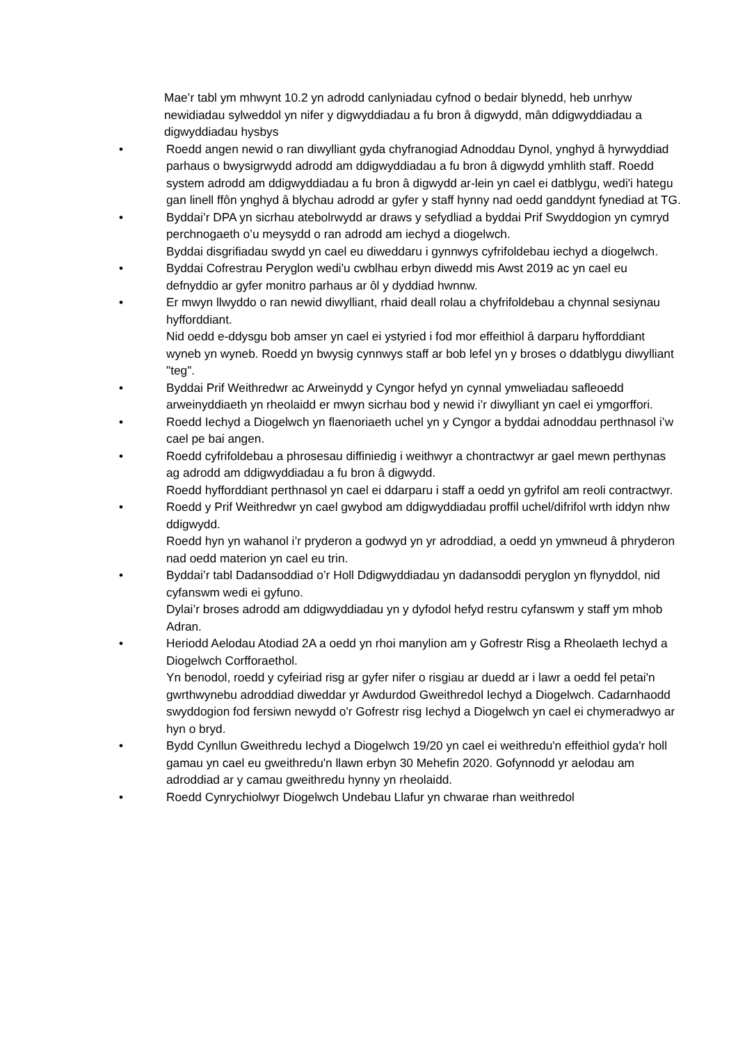Mae’r tabl ym mhwynt 10.2 yn adrodd canlyniadau cyfnod o bedair blynedd, heb unrhyw newidiadau sylweddol yn nifer y digwyddiadau a fu bron â digwydd, mân ddigwyddiadau a digwyddiadau hysbys
• Roedd angen newid o ran diwylliant gyda chyfranogiad Adnoddau Dynol, ynghyd â hyrwyddiad parhaus o bwysigrwydd adrodd am ddigwyddiadau a fu bron â digwydd ymhlith staff. Roedd system adrodd am ddigwyddiadau a fu bron â digwydd ar-lein yn cael ei datblygu, wedi'i hategu gan linell ffôn ynghyd â blychau adrodd ar gyfer y staff hynny nad oedd ganddynt fynediad at TG.
• Byddai’r DPA yn sicrhau atebolrwydd ar draws y sefydliad a byddai Prif Swyddogion yn cymryd perchnogaeth o’u meysydd o ran adrodd am iechyd a diogelwch.
Byddai disgrifiadau swydd yn cael eu diweddaru i gynnwys cyfrifoldebau iechyd a diogelwch.
• Byddai Cofrestrau Peryglon wedi'u cwblhau erbyn diwedd mis Awst 2019 ac yn cael eu defnyddio ar gyfer monitro parhaus ar ôl y dyddiad hwnnw.
• Er mwyn llwyddo o ran newid diwylliant, rhaid deall rolau a chyfrifoldebau a chynnal sesiynau hyfforddiant.
Nid oedd e-ddysgu bob amser yn cael ei ystyried i fod mor effeithiol â darparu hyfforddiant wyneb yn wyneb. Roedd yn bwysig cynnwys staff ar bob lefel yn y broses o ddatblygu diwylliant "teg".
• Byddai Prif Weithredwr ac Arweinydd y Cyngor hefyd yn cynnal ymweliadau safleoedd arweinyddiaeth yn rheolaidd er mwyn sicrhau bod y newid i’r diwylliant yn cael ei ymgorffori.
• Roedd Iechyd a Diogelwch yn flaenoriaeth uchel yn y Cyngor a byddai adnoddau perthnasol i’w cael pe bai angen.
• Roedd cyfrifoldebau a phrosesau diffiniedig i weithwyr a chontractwyr ar gael mewn perthynas ag adrodd am ddigwyddiadau a fu bron â digwydd.
Roedd hyfforddiant perthnasol yn cael ei ddarparu i staff a oedd yn gyfrifol am reoli contractwyr.
• Roedd y Prif Weithredwr yn cael gwybod am ddigwyddiadau proffil uchel/difrifol wrth iddyn nhw ddigwydd.
Roedd hyn yn wahanol i’r pryderon a godwyd yn yr adroddiad, a oedd yn ymwneud â phryderon nad oedd materion yn cael eu trin.
• Byddai’r tabl Dadansoddiad o’r Holl Ddigwyddiadau yn dadansoddi peryglon yn flynyddol, nid cyfanswm wedi ei gyfuno.
Dylai’r broses adrodd am ddigwyddiadau yn y dyfodol hefyd restru cyfanswm y staff ym mhob Adran.
• Heriodd Aelodau Atodiad 2A a oedd yn rhoi manylion am y Gofrestr Risg a Rheolaeth Iechyd a Diogelwch Corfforaethol.
Yn benodol, roedd y cyfeiriad risg ar gyfer nifer o risgiau ar duedd ar i lawr a oedd fel petai'n gwrthwynebu adroddiad diweddar yr Awdurdod Gweithredol Iechyd a Diogelwch. Cadarnhaodd swyddogion fod fersiwn newydd o'r Gofrestr risg Iechyd a Diogelwch yn cael ei chymeradwyo ar hyn o bryd.
• Bydd Cynllun Gweithredu Iechyd a Diogelwch 19/20 yn cael ei weithredu'n effeithiol gyda'r holl gamau yn cael eu gweithredu'n llawn erbyn 30 Mehefin 2020. Gofynnodd yr aelodau am adroddiad ar y camau gweithredu hynny yn rheolaidd.
• Roedd Cynrychiolwyr Diogelwch Undebau Llafur yn chwarae rhan weithredol